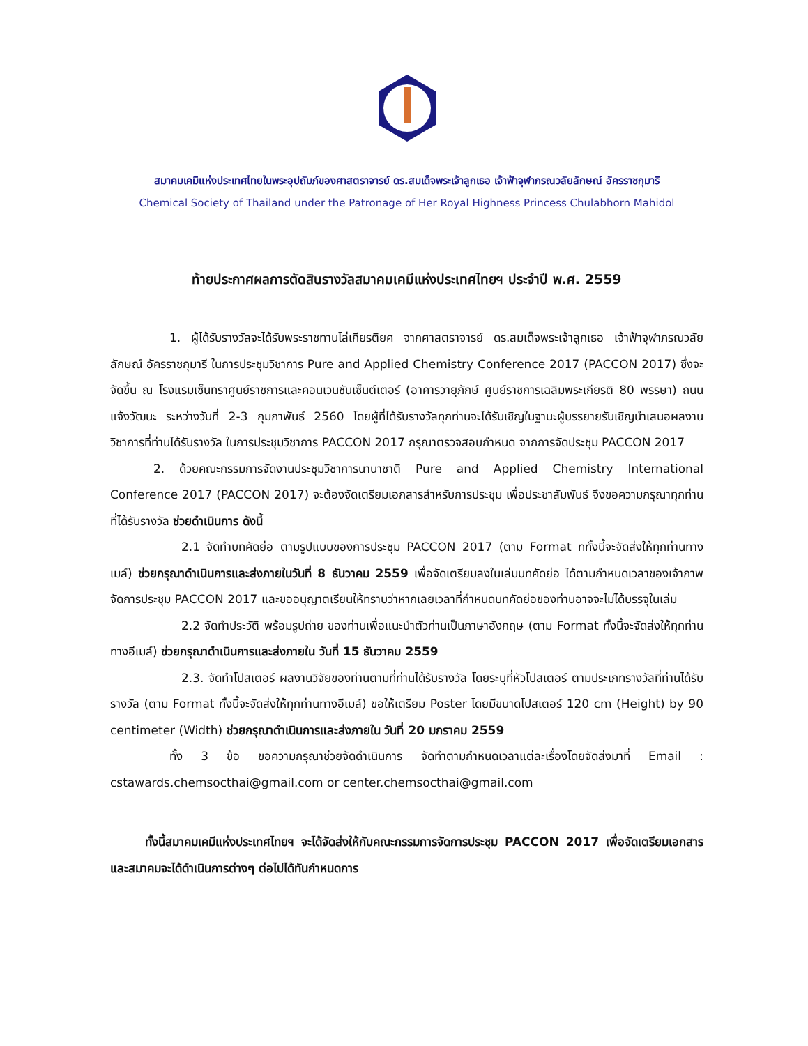สมาคมเคมีแห่งประเทศไทยในพระอุปถัมภ์ของศาสตราจารย์ ดร.สมเด็จพระเจ้าลูกเธอ เจ้าฟ้าจุฬาภรณวลัยลักษณ์ อัครราชกุมารี
Chemical Society of Thailand under the Patronage of Her Royal Highness Princess Chulabhorn Mahidol
ท้ายประกาศผลการตัดสินรางวัลสมาคมเคมีแห่งประเทศไทยฯ ประจำปี พ.ศ. 2559
1. ผู้ได้รับรางวัลจะได้รับพระราชทานโล่เกียรติยศ จากศาสตราจารย์ ดร.สมเด็จพระเจ้าลูกเธอ เจ้าฟ้าจุฬาภรณวลัยลักษณ์ อัครราชกุมารี ในการประชุมวิชาการ Pure and Applied Chemistry Conference 2017 (PACCON 2017) ซึ่งจะจัดขึ้น ณ โรงแรมเซ็นทราศูนย์ราชการและคอนเวนชันเซ็นต์เตอร์ (อาคารวายุภักษ์ ศูนย์ราชการเฉลิมพระเกียรติ 80 พรรษา) ถนนแจ้งวัฒนะ ระหว่างวันที่ 2-3 กุมภาพันธ์ 2560 โดยผู้ที่ได้รับรางวัลทุกท่านจะได้รับเชิญในฐานะผู้บรรยายรับเชิญนำเสนอผลงานวิชาการที่ท่านได้รับรางวัล ในการประชุมวิชาการ PACCON 2017 กรุณาตรวจสอบกำหนด จากการจัดประชุม PACCON 2017
2. ด้วยคณะกรรมการจัดงานประชุมวิชาการนานาชาติ Pure and Applied Chemistry International Conference 2017 (PACCON 2017) จะต้องจัดเตรียมเอกสารสำหรับการประชุม เพื่อประชาสัมพันธ์ จึงขอความกรุณาทุกท่านที่ได้รับรางวัล ช่วยดำเนินการ ดังนี้
2.1 จัดทำบทคัดย่อ ตามรูปแบบของการประชุม PACCON 2017 (ตาม Format ททั้งนี้จะจัดส่งให้ทุกท่านทางเมล์) ช่วยกรุณาดำเนินการและส่งภายในวันที่ 8 ธันวาคม 2559 เพื่อจัดเตรียมลงในเล่มบทคัดย่อ ได้ตามกำหนดเวลาของเจ้าภาพจัดการประชุม PACCON 2017 และขออนุญาตเรียนให้ทราบว่าหากเลยเวลาที่กำหนดบทคัดย่อของท่านอาจจะไม่ได้บรรจุในเล่ม
2.2 จัดทำประวัติ พร้อมรูปถ่าย ของท่านเพื่อแนะนำตัวท่านเป็นภาษาอังกฤษ (ตาม Format ทั้งนี้จะจัดส่งให้ทุกท่านทางอีเมล์) ช่วยกรุณาดำเนินการและส่งภายใน วันที่ 15 ธันวาคม 2559
2.3. จัดทำโปสเตอร์ ผลงานวิจัยของท่านตามที่ท่านได้รับรางวัล โดยระบุที่หัวโปสเตอร์ ตามประเภทรางวัลที่ท่านได้รับรางวัล (ตาม Format ทั้งนี้จะจัดส่งให้ทุกท่านทางอีเมล์) ขอให้เตรียม Poster โดยมีขนาดโปสเตอร์ 120 cm (Height) by 90 centimeter (Width) ช่วยกรุณาดำเนินการและส่งภายใน วันที่ 20 มกราคม 2559
ทั้ง 3 ข้อ ขอความกรุณาช่วยจัดดำเนินการ จัดทำตามกำหนดเวลาแต่ละเรื่องโดยจัดส่งมาที่ Email : cstawards.chemsocthai@gmail.com or center.chemsocthai@gmail.com
ทั้งนี้สมาคมเคมีแห่งประเทศไทยฯ จะได้จัดส่งให้กับคณะกรรมการจัดการประชุม PACCON 2017 เพื่อจัดเตรียมเอกสาร และสมาคมจะได้ดำเนินการต่างๆ ต่อไปได้ทันกำหนดการ